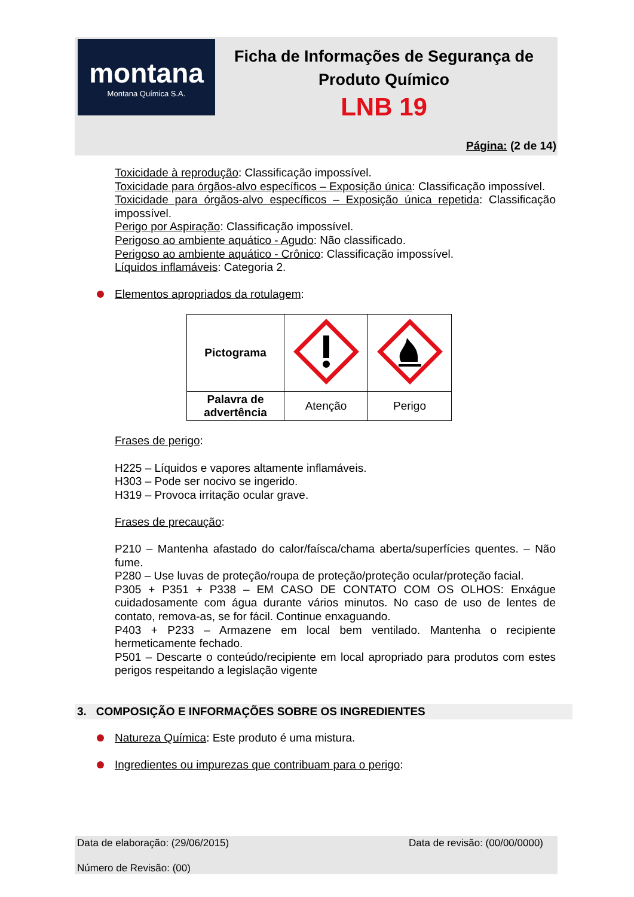montana
Montana Química S.A.
Ficha de Informações de Segurança de
Produto Químico
LNB 19
Página: (2 de 14)
Toxicidade à reprodução: Classificação impossível.
Toxicidade para órgãos-alvo específicos – Exposição única: Classificação impossível.
Toxicidade para órgãos-alvo específicos – Exposição única repetida: Classificação impossível.
Perigo por Aspiração: Classificação impossível.
Perigoso ao ambiente aquático - Agudo: Não classificado.
Perigoso ao ambiente aquático - Crônico: Classificação impossível.
Líquidos inflamáveis: Categoria 2.
Elementos apropriados da rotulagem:
| Pictograma | | |
| Palavra de advertência | Atenção | Perigo |
Frases de perigo:
H225 – Líquidos e vapores altamente inflamáveis.
H303 – Pode ser nocivo se ingerido.
H319 – Provoca irritação ocular grave.
Frases de precaução:
P210 – Mantenha afastado do calor/faísca/chama aberta/superfícies quentes. – Não fume.
P280 – Use luvas de proteção/roupa de proteção/proteção ocular/proteção facial.
P305 + P351 + P338 – EM CASO DE CONTATO COM OS OLHOS: Enxágue cuidadosamente com água durante vários minutos. No caso de uso de lentes de contato, remova-as, se for fácil. Continue enxaguando.
P403 + P233 – Armazene em local bem ventilado. Mantenha o recipiente hermeticamente fechado.
P501 – Descarte o conteúdo/recipiente em local apropriado para produtos com estes perigos respeitando a legislação vigente
3. COMPOSIÇÃO E INFORMAÇÕES SOBRE OS INGREDIENTES
Natureza Química: Este produto é uma mistura.
Ingredientes ou impurezas que contribuam para o perigo:
Data de elaboração: (29/06/2015) Data de revisão: (00/00/0000)
Número de Revisão: (00)